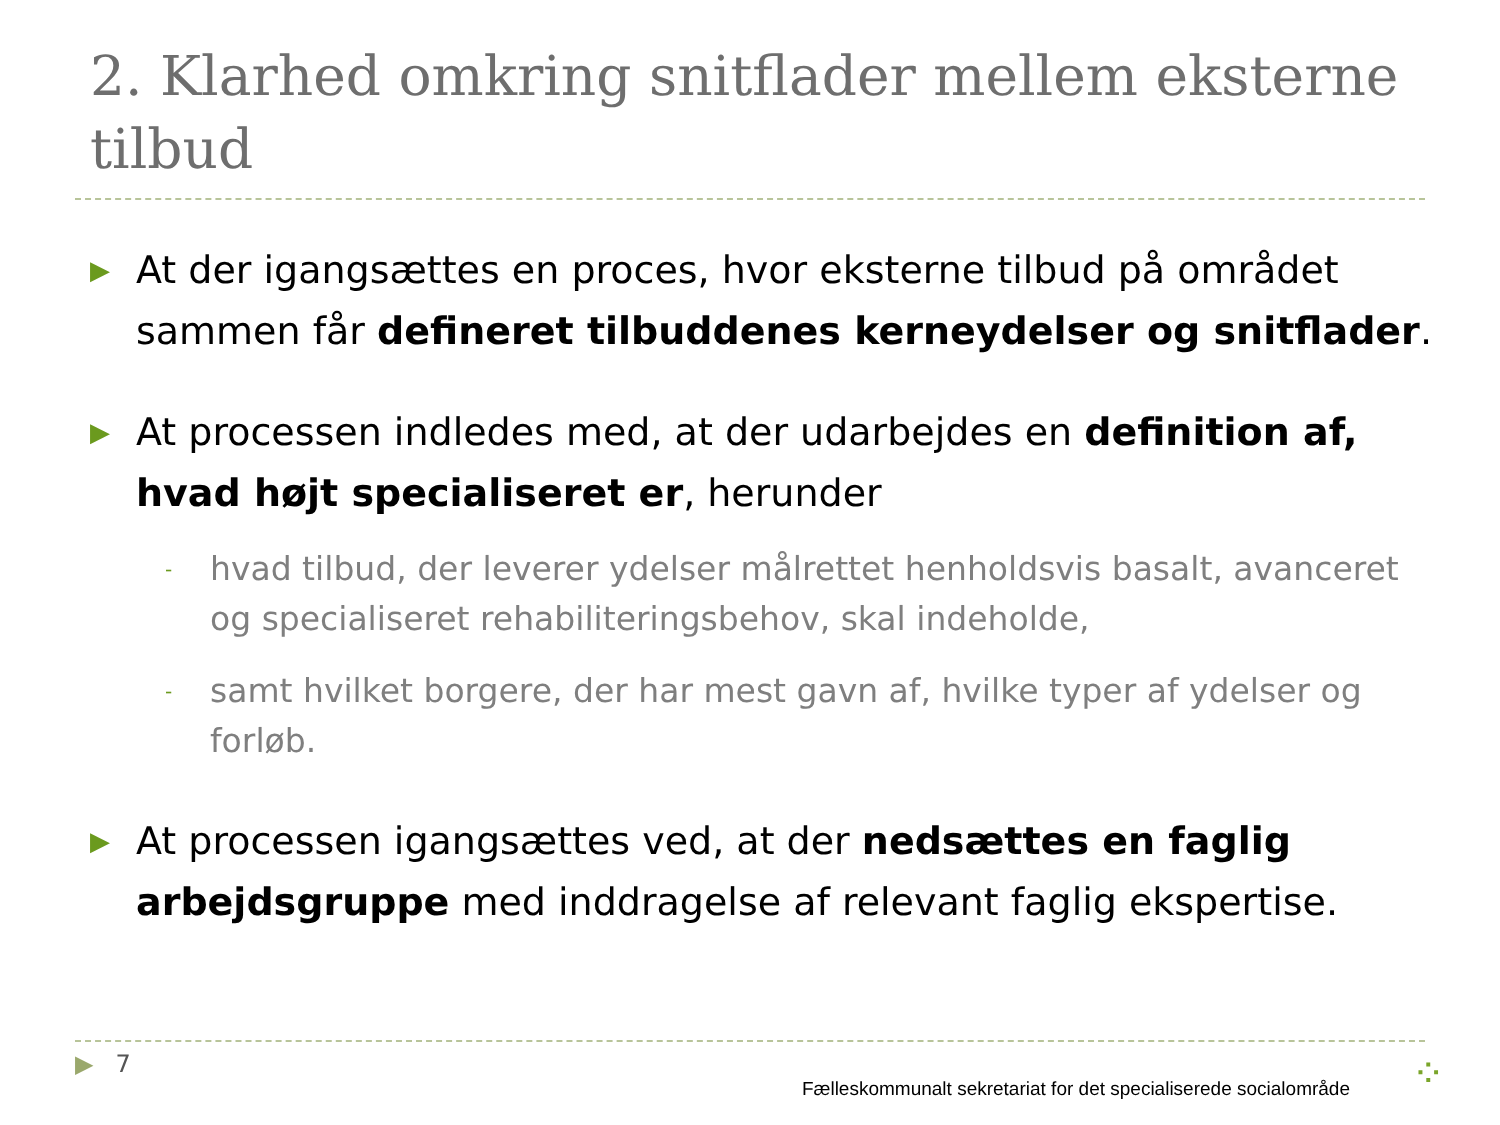2. Klarhed omkring snitflader mellem eksterne tilbud
▶
At der igangsættes en proces, hvor eksterne tilbud på området sammen får defineret tilbuddenes kerneydelser og snitflader.
▶
At processen indledes med, at der udarbejdes en definition af, hvad højt specialiseret er, herunder
-
hvad tilbud, der leverer ydelser målrettet henholdsvis basalt, avanceret og specialiseret rehabiliteringsbehov, skal indeholde,
-
samt hvilket borgere, der har mest gavn af, hvilke typer af ydelser og forløb.
▶
At processen igangsættes ved, at der nedsættes en faglig arbejdsgruppe med inddragelse af relevant faglig ekspertise.
▶ 7
Fælleskommunalt sekretariat for det specialiserede socialområde
⁘